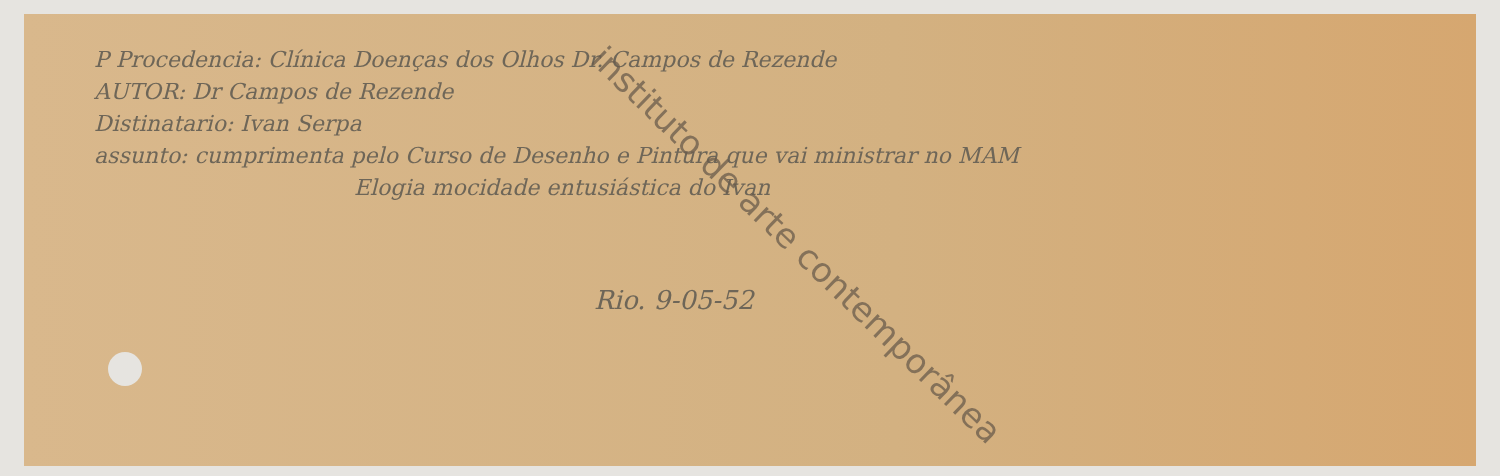P Procedencia: Clínica Doenças dos Olhos Dr. Campos de Rezende
AUTOR: Dr Campos de Rezende
Distinatario: Ivan Serpa
assunto: cumprimenta pelo Curso de Desenho e Pintura que vai ministrar no MAM
Elogia mocidade entusiástica do Ivan
Rio. 9-05-52
instituto de arte contemporânea